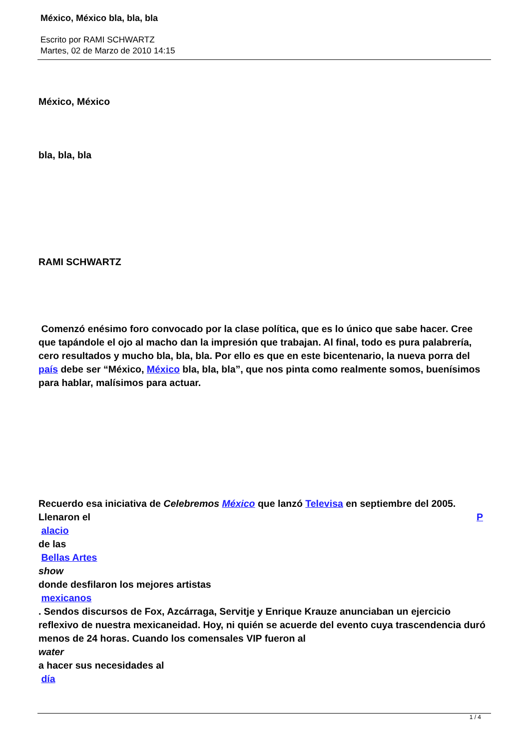México, México bla, bla, bla
Escrito por RAMI SCHWARTZ
Martes, 02 de Marzo de 2010 14:15
México, México
bla, bla, bla
RAMI SCHWARTZ
Comenzó enésimo foro convocado por la clase política, que es lo único que sabe hacer. Cree que tapándole el ojo al macho dan la impresión que trabajan. Al final, todo es pura palabrería, cero resultados y mucho bla, bla, bla. Por ello es que en este bicentenario, la nueva porra del país debe ser “México, México bla, bla, bla”, que nos pinta como realmente somos, buenísimos para hablar, malísimos para actuar.
Recuerdo esa iniciativa de Celebremos México que lanzó Televisa en septiembre del 2005. Llenaron el P
alacio
de las
Bellas Artes
show
donde desfilaron los mejores artistas
mexicanos
. Sendos discursos de Fox, Azcárraga, Servitje y Enrique Krauze anunciaban un ejercicio reflexivo de nuestra mexicaneidad. Hoy, ni quién se acuerde del evento cuya trascendencia duró menos de 24 horas. Cuando los comensales VIP fueron al
water
a hacer sus necesidades al
día
1 / 4